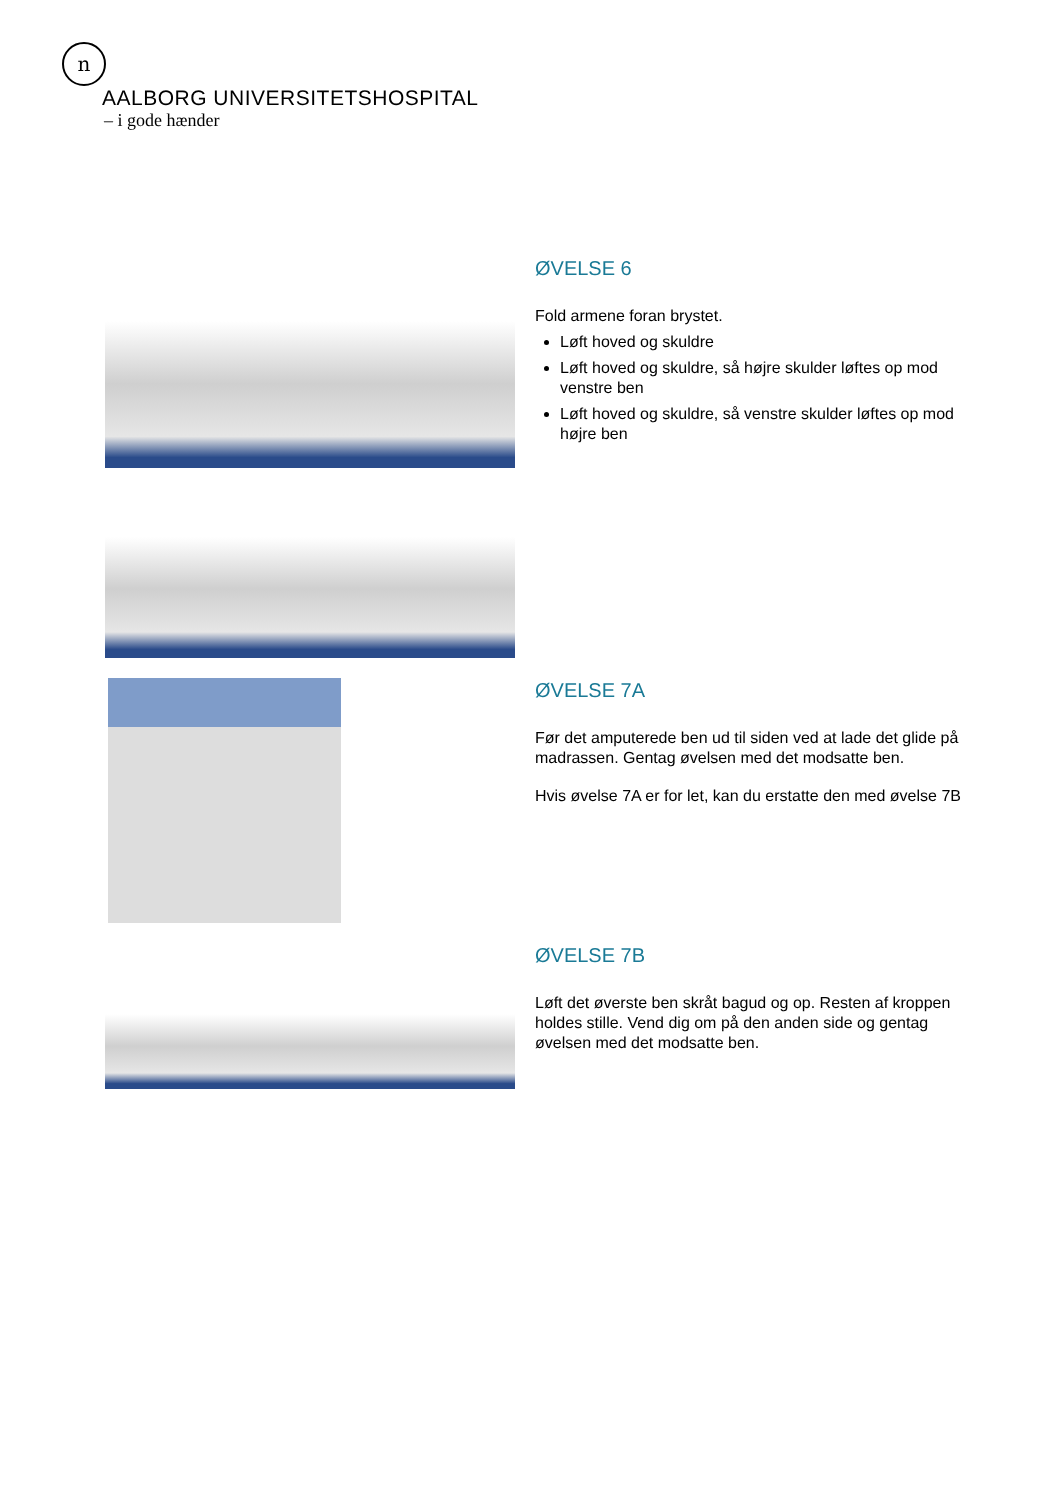n
AALBORG UNIVERSITETSHOSPITAL
– i gode hænder
ØVELSE 6
Fold armene foran brystet.
Løft hoved og skuldre
Løft hoved og skuldre, så højre skulder løftes op mod venstre ben
Løft hoved og skuldre, så venstre skulder løftes op mod højre ben
ØVELSE 7A
Før det amputerede ben ud til siden ved at lade det glide på madrassen. Gentag øvelsen med det modsatte ben.
Hvis øvelse 7A er for let, kan du erstatte den med øvelse 7B
ØVELSE 7B
Løft det øverste ben skråt bagud og op. Resten af kroppen holdes stille. Vend dig om på den anden side og gentag øvelsen med det modsatte ben.